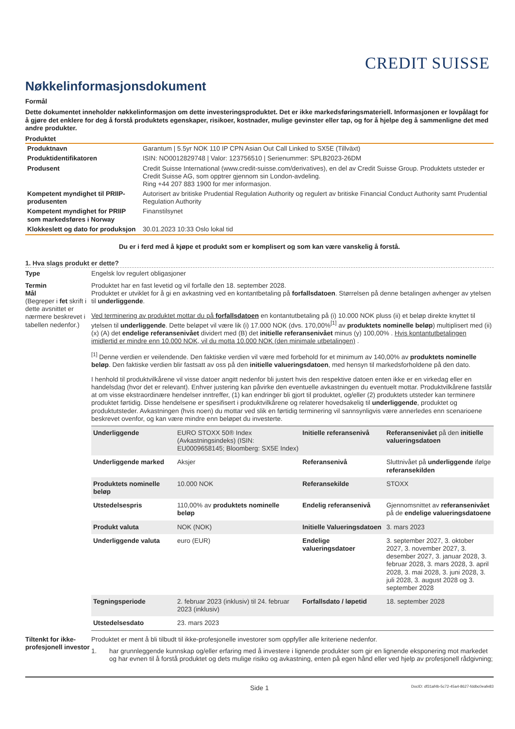CREDIT SUISSE
Nøkkelinformasjonsdokument
Formål
Dette dokumentet inneholder nøkkelinformasjon om dette investeringsproduktet. Det er ikke markedsføringsmateriell. Informasjonen er lovpålagt for å gjøre det enklere for deg å forstå produktets egenskaper, risikoer, kostnader, mulige gevinster eller tap, og for å hjelpe deg å sammenligne det med andre produkter.
Produktet
| Produktnavn | Garantum / 5.5yr NOK 110 IP CPN Asian Out Call Linked to SX5E (Tillväxt) |
| Produktidentifikatoren | ISIN: NO0012829748 / Valor: 123756510 / Serienummer: SPLB2023-26DM |
| Produsent | Credit Suisse International (www.credit-suisse.com/derivatives), en del av Credit Suisse Group. Produktets utsteder er Credit Suisse AG, som opptrer gjennom sin London-avdeling. Ring +44 207 883 1900 for mer informasjon. |
| Kompetent myndighet til PRIIP-produsenten | Autorisert av britiske Prudential Regulation Authority og regulert av britiske Financial Conduct Authority samt Prudential Regulation Authority |
| Kompetent myndighet for PRIIP som markedsføres i Norway | Finanstilsynet |
| Klokkeslett og dato for produksjon | 30.01.2023 10:33 Oslo lokal tid |
Du er i ferd med å kjøpe et produkt som er komplisert og som kan være vanskelig å forstå.
1. Hva slags produkt er dette?
Type Engelsk lov regulert obligasjoner
Termin
Mål
(Begreper i fet skrift i dette avsnittet er nærmere beskrevet i tabellen nedenfor.)
Produktet har en fast levetid og vil forfalle den 18. september 2028.
Produktet er utviklet for å gi en avkastning ved en kontantbetaling på forfallsdatoen. Størrelsen på denne betalingen avhenger av ytelsen til underliggende.
Ved terminering av produktet mottar du på forfallsdatoen en kontantutbetaling på (i) 10.000 NOK pluss (ii) et beløp direkte knyttet til ytelsen til underliggende. Dette beløpet vil være lik (i) 17.000 NOK (dvs. 170,00%<sup>[1]</sup> av produktets nominelle beløp) multiplisert med (ii) (x) (A) det endelige referansenivået dividert med (B) det initielle referansenivået minus (y) 100,00% . Hvis kontantutbetalingen imidlertid er mindre enn 10.000 NOK, vil du motta 10.000 NOK (den minimale utbetalingen) .
<sup>[1]</sup> Denne verdien er veilendende. Den faktiske verdien vil være med forbehold for et minimum av 140,00% av produktets nominelle beløp. Den faktiske verdien blir fastsatt av oss på den initielle valueringsdatoen, med hensyn til markedsforholdene på den dato.
I henhold til produktvilkårene vil visse datoer angitt nedenfor bli justert hvis den respektive datoen enten ikke er en virkedag eller en handelsdag (hvor det er relevant). Enhver justering kan påvirke den eventuelle avkastningen du eventuelt mottar. Produktvilkårene fastslår at om visse ekstraordinære hendelser inntreffer, (1) kan endringer bli gjort til produktet, og/eller (2) produktets utsteder kan terminere produktet førtidig. Disse hendelsene er spesifisert i produktvilkårene og relaterer hovedsakelig til underliggende, produktet og produktutsteder. Avkastningen (hvis noen) du mottar ved slik en førtidig terminering vil sannsynligvis være annerledes enn scenarioene beskrevet ovenfor, og kan være mindre enn beløpet du investerte.
| Underliggende | EURO STOXX 50® Index (Avkastningsindeks) (ISIN: EU0009658145; Bloomberg: SX5E Index) | Initielle referansenivå | Referansenivået på den initielle valueringsdatoen |
| Underliggende marked | Aksjer | Referansenivå | Sluttnivået på underliggende ifølge referansekilden |
| Produktets nominelle beløp | 10.000 NOK | Referansekilde | STOXX |
| Utstedelsespris | 110,00% av produktets nominelle beløp | Endelig referansenivå | Gjennomsnittet av referansenivået på de endelige valueringsdatoene |
| Produkt valuta | NOK (NOK) | Initielle Valueringsdatoen | 3. mars 2023 |
| Underliggende valuta | euro (EUR) | Endelige valueringsdatoer | 3. september 2027, 3. oktober 2027, 3. november 2027, 3. desember 2027, 3. januar 2028, 3. februar 2028, 3. mars 2028, 3. april 2028, 3. mai 2028, 3. juni 2028, 3. juli 2028, 3. august 2028 og 3. september 2028 |
| Tegningsperiode | 2. februar 2023 (inklusiv) til 24. februar 2023 (inklusiv) | Forfallsdato / løpetid | 18. september 2028 |
| Utstedelsesdato | 23. mars 2023 | | |
Tiltenkt for ikke-profesjonell investor
Produktet er ment å bli tilbudt til ikke-profesjonelle investorer som oppfyller alle kriteriene nedenfor.
1. har grunnleggende kunnskap og/eller erfaring med å investere i lignende produkter som gir en lignende eksponering mot markedet og har evnen til å forstå produktet og dets mulige risiko og avkastning, enten på egen hånd eller ved hjelp av profesjonell rådgivning;
Side 1 DocID: df31af4b-5c72-45a4-8627-fddbc0eafe83